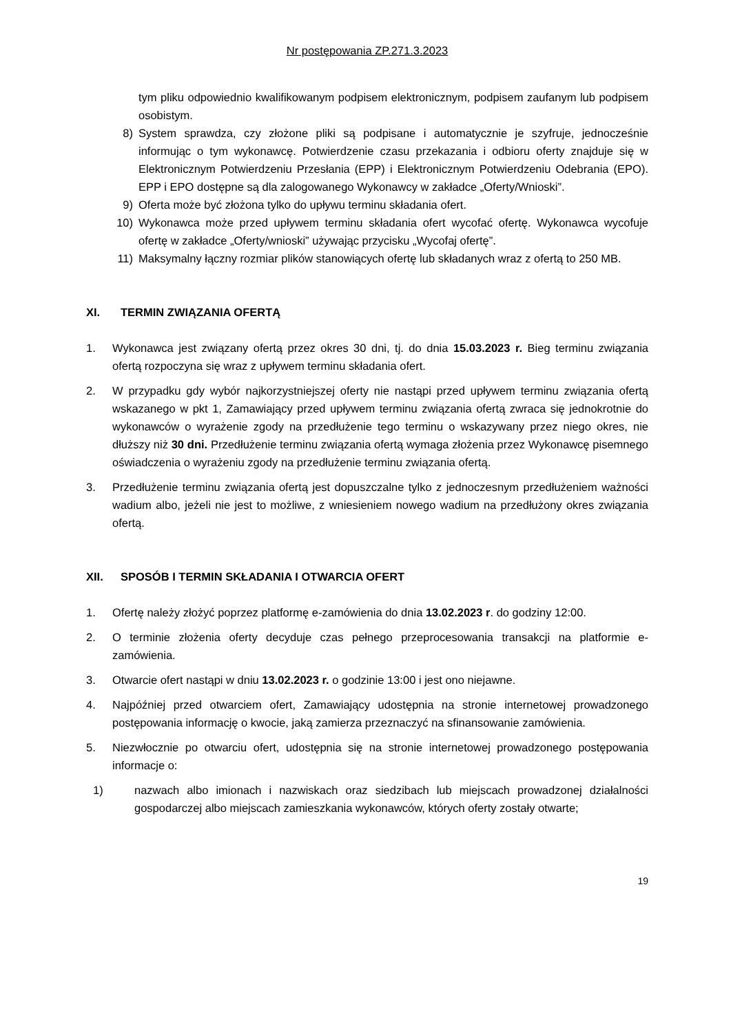Nr postępowania ZP.271.3.2023
tym pliku odpowiednio kwalifikowanym podpisem elektronicznym, podpisem zaufanym lub podpisem osobistym.
8) System sprawdza, czy złożone pliki są podpisane i automatycznie je szyfruje, jednocześnie informując o tym wykonawcę. Potwierdzenie czasu przekazania i odbioru oferty znajduje się w Elektronicznym Potwierdzeniu Przesłania (EPP) i Elektronicznym Potwierdzeniu Odebrania (EPO). EPP i EPO dostępne są dla zalogowanego Wykonawcy w zakładce „Oferty/Wnioski”.
9) Oferta może być złożona tylko do upływu terminu składania ofert.
10) Wykonawca może przed upływem terminu składania ofert wycofać ofertę. Wykonawca wycofuje ofertę w zakładce „Oferty/wnioski” używając przycisku „Wycofaj ofertę”.
11) Maksymalny łączny rozmiar plików stanowiących ofertę lub składanych wraz z ofertą to 250 MB.
XI. TERMIN ZWIĄZANIA OFERTĄ
1. Wykonawca jest związany ofertą przez okres 30 dni, tj. do dnia 15.03.2023 r. Bieg terminu związania ofertą rozpoczyna się wraz z upływem terminu składania ofert.
2. W przypadku gdy wybór najkorzystniejszej oferty nie nastąpi przed upływem terminu związania ofertą wskazanego w pkt 1, Zamawiający przed upływem terminu związania ofertą zwraca się jednokrotnie do wykonawców o wyrażenie zgody na przedłużenie tego terminu o wskazywany przez niego okres, nie dłuższy niż 30 dni. Przedłużenie terminu związania ofertą wymaga złożenia przez Wykonawcę pisemnego oświadczenia o wyrażeniu zgody na przedłużenie terminu związania ofertą.
3. Przedłużenie terminu związania ofertą jest dopuszczalne tylko z jednoczesnym przedłużeniem ważności wadium albo, jeżeli nie jest to możliwe, z wniesieniem nowego wadium na przedłużony okres związania ofertą.
XII. SPOSÓB I TERMIN SKŁADANIA I OTWARCIA OFERT
1. Ofertę należy złożyć poprzez platformę e-zamówienia do dnia 13.02.2023 r. do godziny 12:00.
2. O terminie złożenia oferty decyduje czas pełnego przeprocesowania transakcji na platformie e-zamówienia.
3. Otwarcie ofert nastąpi w dniu 13.02.2023 r. o godzinie 13:00 i jest ono niejawne.
4. Najpóźniej przed otwarciem ofert, Zamawiający udostępnia na stronie internetowej prowadzonego postępowania informację o kwocie, jaką zamierza przeznaczyć na sfinansowanie zamówienia.
5. Niezwłocznie po otwarciu ofert, udostępnia się na stronie internetowej prowadzonego postępowania informacje o:
1) nazwach albo imionach i nazwiskach oraz siedzibach lub miejscach prowadzonej działalności gospodarczej albo miejscach zamieszkania wykonawców, których oferty zostały otwarte;
19